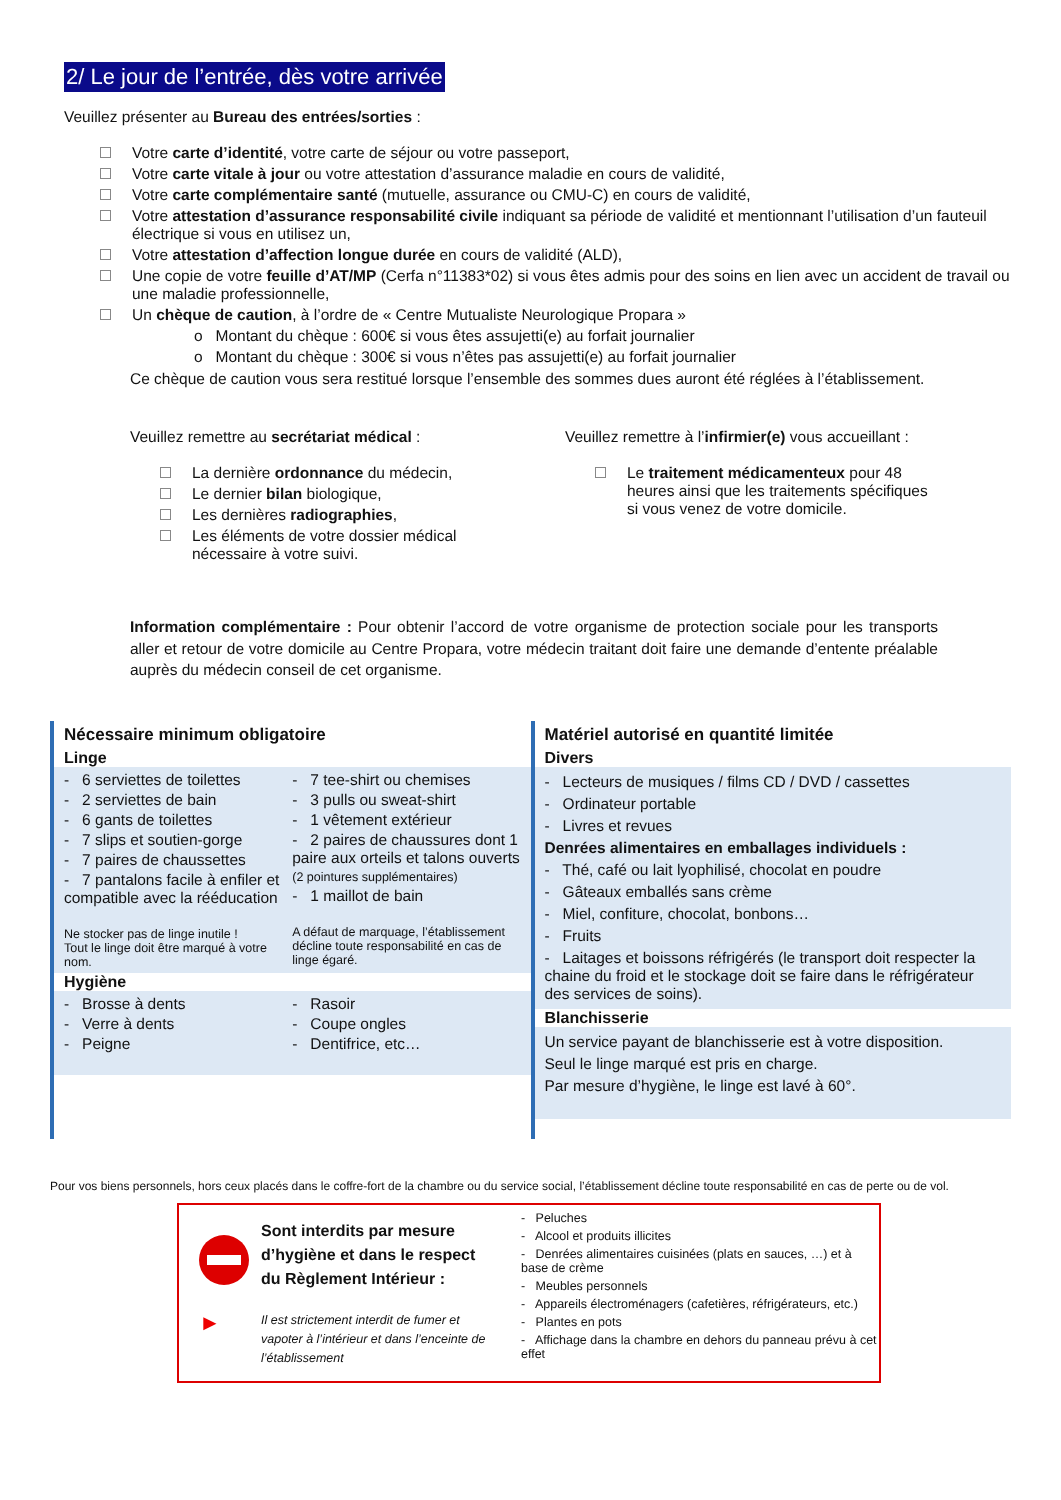2/ Le jour de l’entrée, dès votre arrivée
Veuillez présenter au Bureau des entrées/sorties :
Votre carte d’identité, votre carte de séjour ou votre passeport,
Votre carte vitale à jour ou votre attestation d’assurance maladie en cours de validité,
Votre carte complémentaire santé (mutuelle, assurance ou CMU-C) en cours de validité,
Votre attestation d’assurance responsabilité civile indiquant sa période de validité et mentionnant l’utilisation d’un fauteuil électrique si vous en utilisez un,
Votre attestation d’affection longue durée en cours de validité (ALD),
Une copie de votre feuille d’AT/MP (Cerfa n°11383*02) si vous êtes admis pour des soins en lien avec un accident de travail ou une maladie professionnelle,
Un chèque de caution, à l’ordre de « Centre Mutualiste Neurologique Propara »
o Montant du chèque : 600€ si vous êtes assujetti(e) au forfait journalier
o Montant du chèque : 300€ si vous n’êtes pas assujetti(e) au forfait journalier
Ce chèque de caution vous sera restitué lorsque l’ensemble des sommes dues auront été réglées à l’établissement.
Veuillez remettre au secrétariat médical :
La dernière ordonnance du médecin,
Le dernier bilan biologique,
Les dernières radiographies,
Les éléments de votre dossier médical nécessaire à votre suivi.
Veuillez remettre à l’infirmier(e) vous accueillant :
Le traitement médicamenteux pour 48 heures ainsi que les traitements spécifiques si vous venez de votre domicile.
Information complémentaire : Pour obtenir l’accord de votre organisme de protection sociale pour les transports aller et retour de votre domicile au Centre Propara, votre médecin traitant doit faire une demande d’entente préalable auprès du médecin conseil de cet organisme.
Nécessaire minimum obligatoire
Linge
- 6 serviettes de toilettes
- 2 serviettes de bain
- 6 gants de toilettes
- 7 slips et soutien-gorge
- 7 paires de chaussettes
- 7 pantalons facile à enfiler et compatible avec la rééducation
Ne stocker pas de linge inutile !
Tout le linge doit être marqué à votre nom.
- 7 tee-shirt ou chemises
- 3 pulls ou sweat-shirt
- 1 vêtement extérieur
- 2 paires de chaussures dont 1 paire aux orteils et talons ouverts (2 pointures supplémentaires)
- 1 maillot de bain
A défaut de marquage, l’établissement décline toute responsabilité en cas de linge égaré.
Hygiène
- Brosse à dents
- Verre à dents
- Peigne
- Rasoir
- Coupe ongles
- Dentifrice, etc…
Matériel autorisé en quantité limitée
Divers
- Lecteurs de musiques / films CD / DVD / cassettes
- Ordinateur portable
- Livres et revues
Denrées alimentaires en emballages individuels :
- Thé, café ou lait lyophilisé, chocolat en poudre
- Gâteaux emballés sans crème
- Miel, confiture, chocolat, bonbons…
- Fruits
- Laitages et boissons réfrigérés (le transport doit respecter la chaine du froid et le stockage doit se faire dans le réfrigérateur des services de soins).
Blanchisserie
Un service payant de blanchisserie est à votre disposition.
Seul le linge marqué est pris en charge.
Par mesure d’hygiène, le linge est lavé à 60°.
Pour vos biens personnels, hors ceux placés dans le coffre-fort de la chambre ou du service social, l’établissement décline toute responsabilité en cas de perte ou de vol.
►
Sont interdits par mesure d’hygiène et dans le respect du Règlement Intérieur :
Il est strictement interdit de fumer et vapoter à l’intérieur et dans l’enceinte de l’établissement
- Peluches
- Alcool et produits illicites
- Denrées alimentaires cuisinées (plats en sauces, …) et à base de crème
- Meubles personnels
- Appareils électroménagers (cafetières, réfrigérateurs, etc.)
- Plantes en pots
- Affichage dans la chambre en dehors du panneau prévu à cet effet